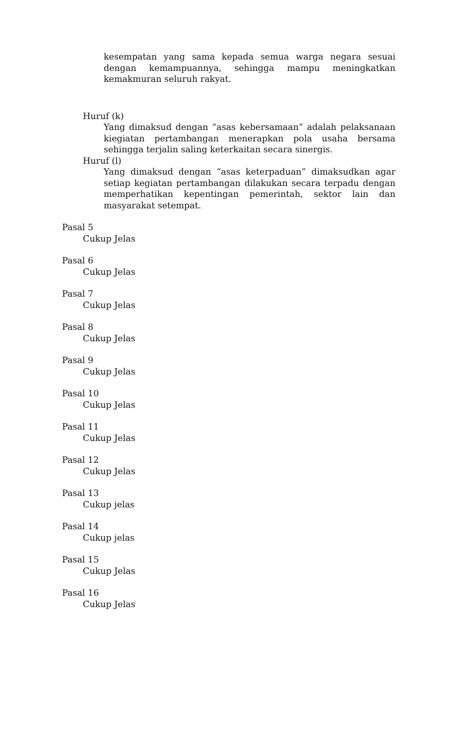kesempatan yang sama kepada semua warga negara sesuai dengan kemampuannya, sehingga mampu meningkatkan kemakmuran seluruh rakyat.
Huruf (k)
Yang dimaksud dengan “asas kebersamaan” adalah pelaksanaan kiegiatan pertambangan menerapkan pola usaha bersama sehingga terjalin saling keterkaitan secara sinergis.
Huruf (l)
Yang dimaksud dengan “asas keterpaduan” dimaksudkan agar setiap kegiatan pertambangan dilakukan secara terpadu dengan memperhatikan kepentingan pemerintah, sektor lain dan masyarakat setempat.
Pasal 5
Cukup Jelas
Pasal 6
Cukup Jelas
Pasal 7
Cukup Jelas
Pasal 8
Cukup Jelas
Pasal 9
Cukup Jelas
Pasal 10
Cukup Jelas
Pasal 11
Cukup Jelas
Pasal 12
Cukup Jelas
Pasal 13
Cukup jelas
Pasal 14
Cukup jelas
Pasal 15
Cukup Jelas
Pasal 16
Cukup Jelas